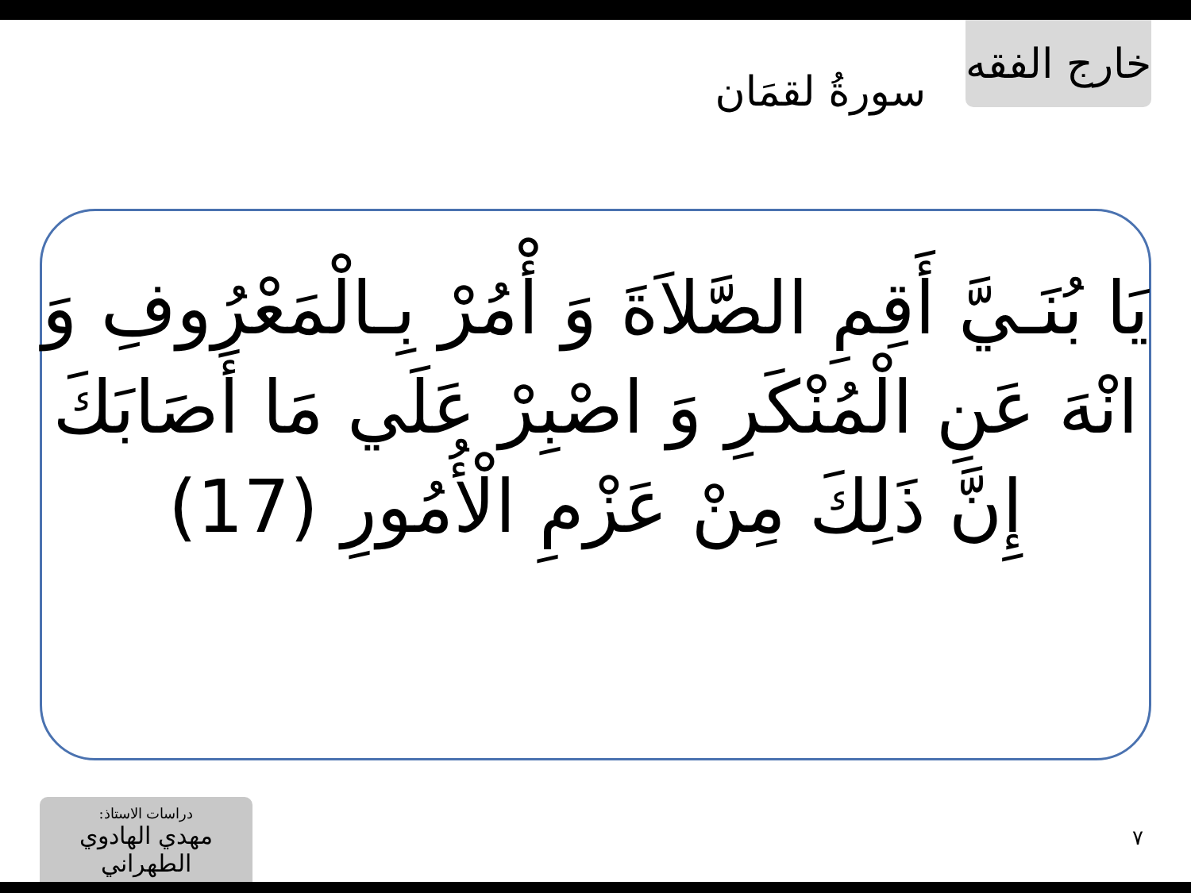خارج الفقه
سورةُ لقمَان
يَا بُنَـيَّ أَقِمِ الصَّلاَةَ وَ أْمُرْ بِـالْمَعْرُوفِ وَ انْهَ عَنِ الْمُنْكَرِ وَ اصْبِرْ عَلَي مَا أَصَابَكَ إِنَّ ذَلِكَ مِنْ عَزْمِ الْأُمُورِ (17)
دراسات الاستاذ:
مهدي الهادوي الطهراني
٧